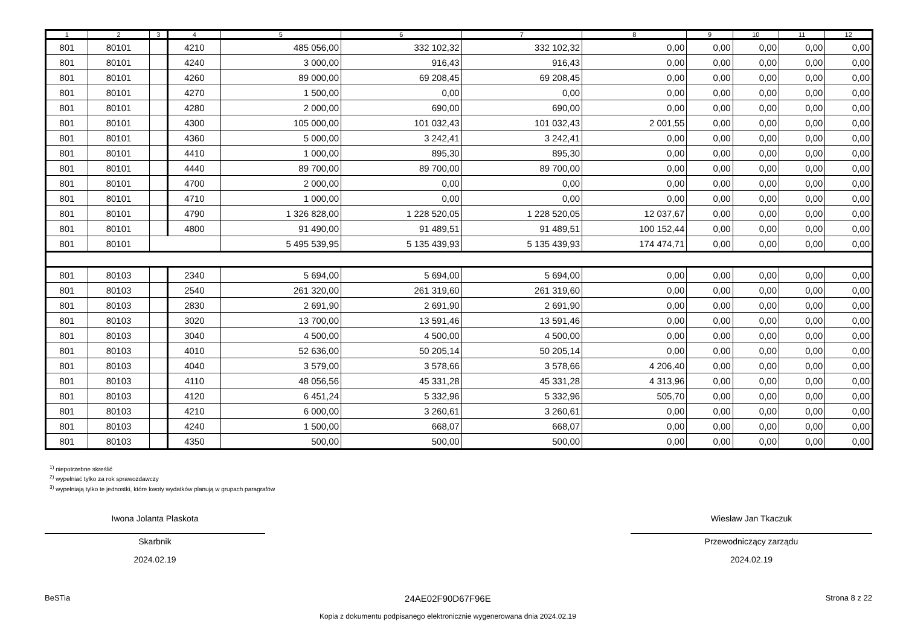| 1 | 2 | 3 | 4 | 5 | 6 | 7 | 8 | 9 | 10 | 11 | 12 |
| --- | --- | --- | --- | --- | --- | --- | --- | --- | --- | --- | --- |
| 801 | 80101 | | 4210 | 485 056,00 | 332 102,32 | 332 102,32 | 0,00 | 0,00 | 0,00 | 0,00 | 0,00 |
| 801 | 80101 | | 4240 | 3 000,00 | 916,43 | 916,43 | 0,00 | 0,00 | 0,00 | 0,00 | 0,00 |
| 801 | 80101 | | 4260 | 89 000,00 | 69 208,45 | 69 208,45 | 0,00 | 0,00 | 0,00 | 0,00 | 0,00 |
| 801 | 80101 | | 4270 | 1 500,00 | 0,00 | 0,00 | 0,00 | 0,00 | 0,00 | 0,00 | 0,00 |
| 801 | 80101 | | 4280 | 2 000,00 | 690,00 | 690,00 | 0,00 | 0,00 | 0,00 | 0,00 | 0,00 |
| 801 | 80101 | | 4300 | 105 000,00 | 101 032,43 | 101 032,43 | 2 001,55 | 0,00 | 0,00 | 0,00 | 0,00 |
| 801 | 80101 | | 4360 | 5 000,00 | 3 242,41 | 3 242,41 | 0,00 | 0,00 | 0,00 | 0,00 | 0,00 |
| 801 | 80101 | | 4410 | 1 000,00 | 895,30 | 895,30 | 0,00 | 0,00 | 0,00 | 0,00 | 0,00 |
| 801 | 80101 | | 4440 | 89 700,00 | 89 700,00 | 89 700,00 | 0,00 | 0,00 | 0,00 | 0,00 | 0,00 |
| 801 | 80101 | | 4700 | 2 000,00 | 0,00 | 0,00 | 0,00 | 0,00 | 0,00 | 0,00 | 0,00 |
| 801 | 80101 | | 4710 | 1 000,00 | 0,00 | 0,00 | 0,00 | 0,00 | 0,00 | 0,00 | 0,00 |
| 801 | 80101 | | 4790 | 1 326 828,00 | 1 228 520,05 | 1 228 520,05 | 12 037,67 | 0,00 | 0,00 | 0,00 | 0,00 |
| 801 | 80101 | | 4800 | 91 490,00 | 91 489,51 | 91 489,51 | 100 152,44 | 0,00 | 0,00 | 0,00 | 0,00 |
| 801 | 80101 | | | 5 495 539,95 | 5 135 439,93 | 5 135 439,93 | 174 474,71 | 0,00 | 0,00 | 0,00 | 0,00 |
| 801 | 80103 | | 2340 | 5 694,00 | 5 694,00 | 5 694,00 | 0,00 | 0,00 | 0,00 | 0,00 | 0,00 |
| 801 | 80103 | | 2540 | 261 320,00 | 261 319,60 | 261 319,60 | 0,00 | 0,00 | 0,00 | 0,00 | 0,00 |
| 801 | 80103 | | 2830 | 2 691,90 | 2 691,90 | 2 691,90 | 0,00 | 0,00 | 0,00 | 0,00 | 0,00 |
| 801 | 80103 | | 3020 | 13 700,00 | 13 591,46 | 13 591,46 | 0,00 | 0,00 | 0,00 | 0,00 | 0,00 |
| 801 | 80103 | | 3040 | 4 500,00 | 4 500,00 | 4 500,00 | 0,00 | 0,00 | 0,00 | 0,00 | 0,00 |
| 801 | 80103 | | 4010 | 52 636,00 | 50 205,14 | 50 205,14 | 0,00 | 0,00 | 0,00 | 0,00 | 0,00 |
| 801 | 80103 | | 4040 | 3 579,00 | 3 578,66 | 3 578,66 | 4 206,40 | 0,00 | 0,00 | 0,00 | 0,00 |
| 801 | 80103 | | 4110 | 48 056,56 | 45 331,28 | 45 331,28 | 4 313,96 | 0,00 | 0,00 | 0,00 | 0,00 |
| 801 | 80103 | | 4120 | 6 451,24 | 5 332,96 | 5 332,96 | 505,70 | 0,00 | 0,00 | 0,00 | 0,00 |
| 801 | 80103 | | 4210 | 6 000,00 | 3 260,61 | 3 260,61 | 0,00 | 0,00 | 0,00 | 0,00 | 0,00 |
| 801 | 80103 | | 4240 | 1 500,00 | 668,07 | 668,07 | 0,00 | 0,00 | 0,00 | 0,00 | 0,00 |
| 801 | 80103 | | 4350 | 500,00 | 500,00 | 500,00 | 0,00 | 0,00 | 0,00 | 0,00 | 0,00 |
<sup>1)</sup> niepotrzebne skreślić
<sup>2)</sup> wypełniać tylko za rok sprawozdawczy
<sup>3)</sup> wypełniają tylko te jednostki, które kwoty wydatków planują w grupach paragrafów
Iwona Jolanta Plaskota
Skarbnik
2024.02.19
Wiesław Jan Tkaczuk
Przewodniczący zarządu
2024.02.19
BeSTia
24AE02F90D67F96E
Kopia z dokumentu podpisanego elektronicznie wygenerowana dnia 2024.02.19
Strona 8 z 22